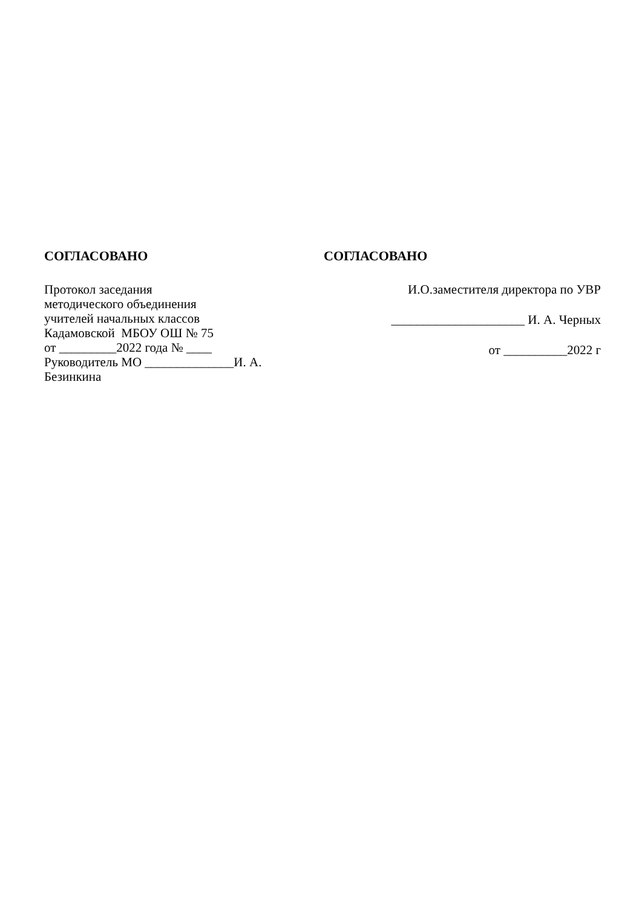СОГЛАСОВАНО
Протокол заседания
методического объединения
учителей начальных классов
Кадамовской МБОУ ОШ № 75
от _________2022 года № ____
Руководитель МО ______________И. А.
Безинкина
СОГЛАСОВАНО
И.О.заместителя директора по УВР
_____________________ И. А. Черных
от __________2022 г